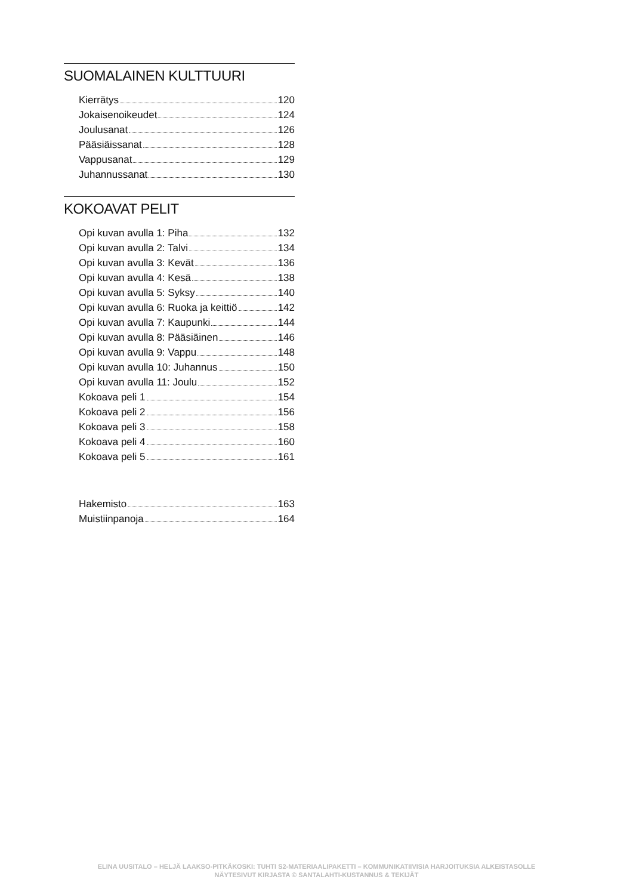SUOMALAINEN KULTTUURI
Kierrätys 120
Jokaisenoikeudet 124
Joulusanat 126
Pääsiäissanat 128
Vappusanat 129
Juhannussanat 130
KOKOAVAT PELIT
Opi kuvan avulla 1: Piha 132
Opi kuvan avulla 2: Talvi 134
Opi kuvan avulla 3: Kevät 136
Opi kuvan avulla 4: Kesä 138
Opi kuvan avulla 5: Syksy 140
Opi kuvan avulla 6: Ruoka ja keittiö 142
Opi kuvan avulla 7: Kaupunki 144
Opi kuvan avulla 8: Pääsiäinen 146
Opi kuvan avulla 9: Vappu 148
Opi kuvan avulla 10: Juhannus 150
Opi kuvan avulla 11: Joulu 152
Kokoava peli 1 154
Kokoava peli 2 156
Kokoava peli 3 158
Kokoava peli 4 160
Kokoava peli 5 161
Hakemisto 163
Muistiinpanoja 164
ELINA UUSITALO – HELJÄ LAAKSO-PITKÄKOSKI: TUHTI S2-MATERIAALIPAKETTI – KOMMUNIKATIIVISIA HARJOITUKSIA ALKEISTASOLLE
NÄYTESIVUT KIRJASTA © SANTALAHTI-KUSTANNUS & TEKIJÄT